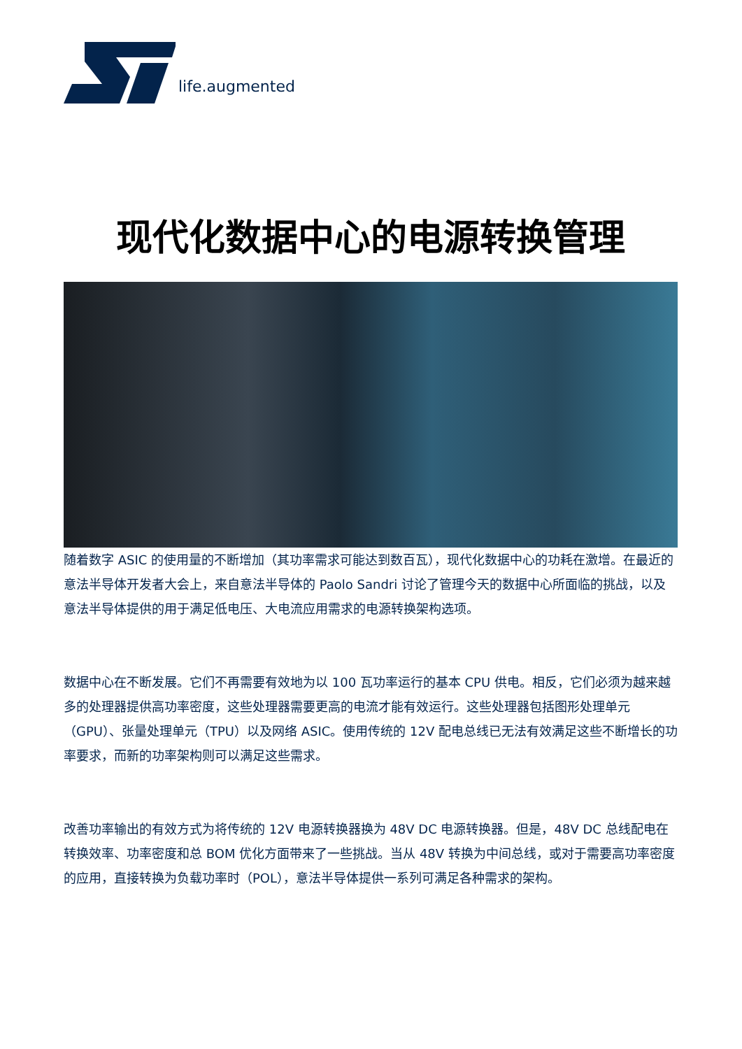life.augmented
现代化数据中心的电源转换管理
随着数字 ASIC 的使用量的不断增加（其功率需求可能达到数百瓦），现代化数据中心的功耗在激增。在最近的意法半导体开发者大会上，来自意法半导体的 Paolo Sandri 讨论了管理今天的数据中心所面临的挑战，以及意法半导体提供的用于满足低电压、大电流应用需求的电源转换架构选项。
数据中心在不断发展。它们不再需要有效地为以 100 瓦功率运行的基本 CPU 供电。相反，它们必须为越来越多的处理器提供高功率密度，这些处理器需要更高的电流才能有效运行。这些处理器包括图形处理单元（GPU）、张量处理单元（TPU）以及网络 ASIC。使用传统的 12V 配电总线已无法有效满足这些不断增长的功率要求，而新的功率架构则可以满足这些需求。
改善功率输出的有效方式为将传统的 12V 电源转换器换为 48V DC 电源转换器。但是，48V DC 总线配电在转换效率、功率密度和总 BOM 优化方面带来了一些挑战。当从 48V 转换为中间总线，或对于需要高功率密度的应用，直接转换为负载功率时（POL），意法半导体提供一系列可满足各种需求的架构。